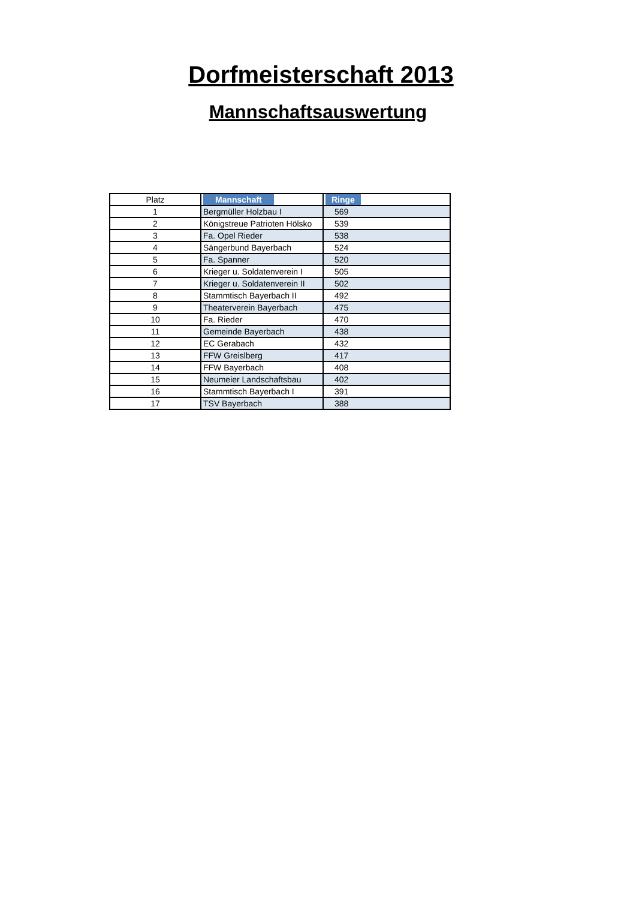Dorfmeisterschaft 2013
Mannschaftsauswertung
| Platz | Mannschaft | Ringe |
| --- | --- | --- |
| 1 | Bergmüller Holzbau I | 569 |
| 2 | Königstreue Patrioten Hölsko | 539 |
| 3 | Fa. Opel Rieder | 538 |
| 4 | Sängerbund Bayerbach | 524 |
| 5 | Fa. Spanner | 520 |
| 6 | Krieger u. Soldatenverein I | 505 |
| 7 | Krieger u. Soldatenverein II | 502 |
| 8 | Stammtisch Bayerbach II | 492 |
| 9 | Theaterverein Bayerbach | 475 |
| 10 | Fa. Rieder | 470 |
| 11 | Gemeinde Bayerbach | 438 |
| 12 | EC Gerabach | 432 |
| 13 | FFW Greislberg | 417 |
| 14 | FFW Bayerbach | 408 |
| 15 | Neumeier Landschaftsbau | 402 |
| 16 | Stammtisch Bayerbach I | 391 |
| 17 | TSV Bayerbach | 388 |